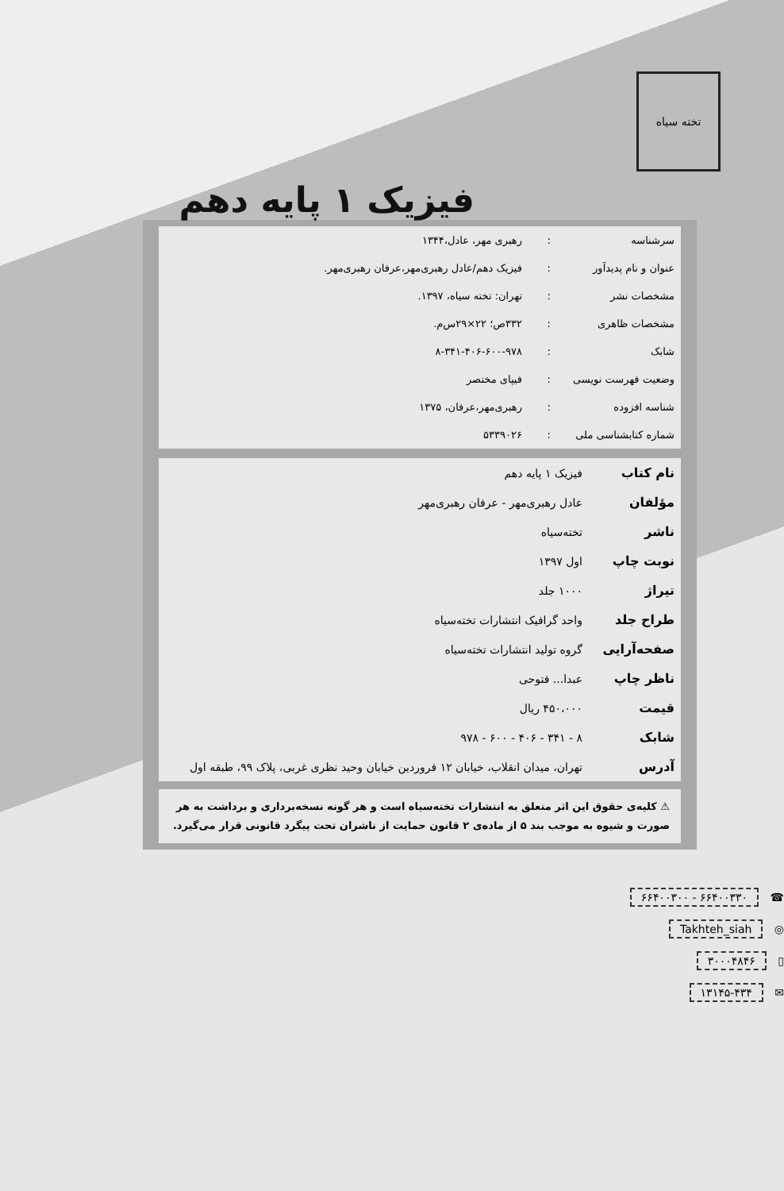تخته سیاه
فیزیک ۱ پایه دهم
| سرشناسه | : | رهبری مهر، عادل،۱۳۴۴ |
| عنوان و نام پدیدآور | : | فیزیک دهم/عادل رهبری‌مهر،عرفان رهبری‌مهر. |
| مشخصات نشر | : | تهران: تخته سیاه، ۱۳۹۷. |
| مشخصات ظاهری | : | ۳۳۲ص؛ ۲۲×۲۹س‌م. |
| شابک | : | ۸-۳۴۱-۴۰۶-۶۰۰-۹۷۸ |
| وضعیت فهرست نویسی | : | فیپای مختصر |
| شناسه افزوده | : | رهبری‌مهر،عرفان، ۱۳۷۵ |
| شماره کتابشناسی ملی | : | ۵۳۳۹۰۲۶ |
| نام کتاب | فیزیک ۱ پایه دهم |
| مؤلفان | عادل رهبری‌مهر - عرفان رهبری‌مهر |
| ناشر | تخته‌سیاه |
| نوبت چاپ | اول ۱۳۹۷ |
| تیراژ | ۱۰۰۰ جلد |
| طراح جلد | واحد گرافیک انتشارات تخته‌سیاه |
| صفحه‌آرایی | گروه تولید انتشارات تخته‌سیاه |
| ناظر چاپ | عبدا... فتوحی |
| قیمت | ۴۵۰،۰۰۰ ریال |
| شابک | ۸ - ۳۴۱ - ۴۰۶ - ۶۰۰ - ۹۷۸ |
| آدرس | تهران، میدان انقلاب، خیابان ۱۲ فروردین خیابان وحید نظری غربی، پلاک ۹۹، طبقه اول |
⚠ کلیه‌ی حقوق این اثر متعلق به انتشارات تخته‌سیاه است و هر گونه نسخه‌برداری و برداشت به هر صورت و شیوه به موجب بند ۵ از ماده‌ی ۲ قانون حمایت از ناشران تحت پیگرد قانونی قرار می‌گیرد.
☎ ۶۶۴۰۰۳۳۰ - ۶۶۴۰۰۳۰۰
◎ Takhteh_siah
▯ ۳۰۰۰۴۸۴۶
✉ ۱۳۱۴۵-۴۳۴